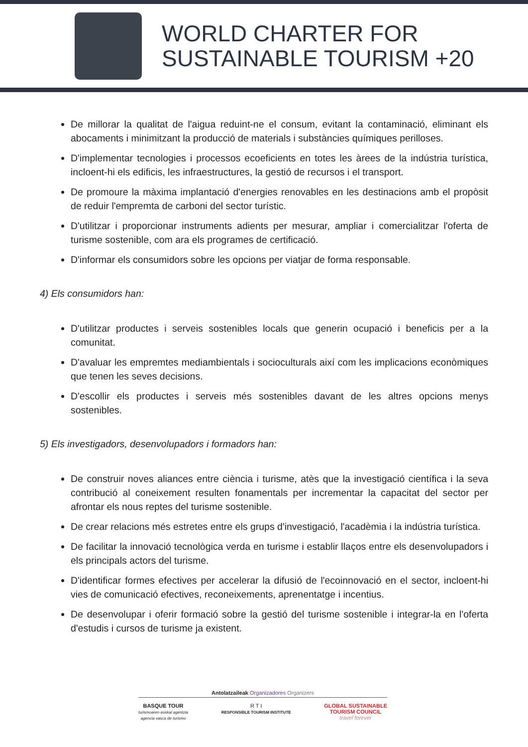WORLD CHARTER FOR
SUSTAINABLE TOURISM +20
De millorar la qualitat de l'aigua reduint-ne el consum, evitant la contaminació, eliminant els abocaments i minimitzant la producció de materials i substàncies químiques perilloses.
D'implementar tecnologies i processos ecoeficients en totes les àrees de la indústria turística, incloent-hi els edificis, les infraestructures, la gestió de recursos i el transport.
De promoure la màxima implantació d'energies renovables en les destinacions amb el propòsit de reduir l'empremta de carboni del sector turístic.
D'utilitzar i proporcionar instruments adients per mesurar, ampliar i comercialitzar l'oferta de turisme sostenible, com ara els programes de certificació.
D'informar els consumidors sobre les opcions per viatjar de forma responsable.
4) Els consumidors han:
D'utilitzar productes i serveis sostenibles locals que generin ocupació i beneficis per a la comunitat.
D'avaluar les empremtes mediambientals i socioculturals així com les implicacions econòmiques que tenen les seves decisions.
D'escollir els productes i serveis més sostenibles davant de les altres opcions menys sostenibles.
5) Els investigadors, desenvolupadors i formadors han:
De construir noves aliances entre ciència i turisme, atès que la investigació científica i la seva contribució al coneixement resulten fonamentals per incrementar la capacitat del sector per afrontar els nous reptes del turisme sostenible.
De crear relacions més estretes entre els grups d'investigació, l'acadèmia i la indústria turística.
De facilitar la innovació tecnològica verda en turisme i establir llaços entre els desenvolupadors i els principals actors del turisme.
D'identificar formes efectives per accelerar la difusió de l'ecoinnovació en el sector, incloent-hi vies de comunicació efectives, reconeixements, aprenentatge i incentius.
De desenvolupar i oferir formació sobre la gestió del turisme sostenible i integrar-la en l'oferta d'estudis i cursos de turisme ja existent.
Antolatzaileak Organizadores Organizers
BASQUE TOUR
turismoaren euskal agentzia
agencia vasca de turismo
R T I
RESPONSIBLE TOURISM INSTITUTE
GLOBAL SUSTAINABLE
TOURISM COUNCIL
travel forever